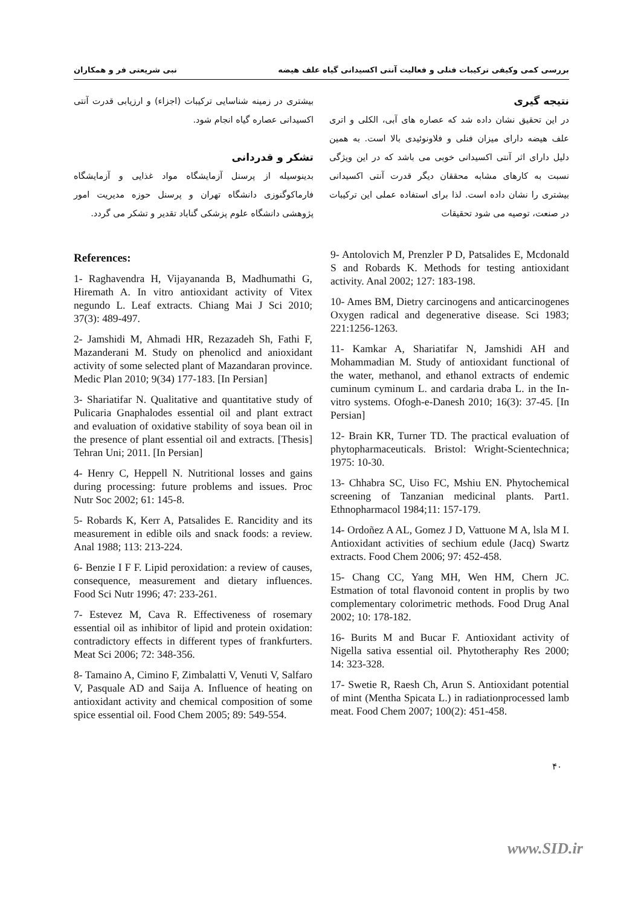بررسی کمی وکیفی ترکیبات فنلی و فعالیت آنتی اکسیدانی گیاه علف هیضه نبی شریعتی فر و همکاران
نتیجه گیری
در این تحقیق نشان داده شد که عصاره های آبی، الکلی و اتری علف هیضه دارای میزان فنلی و فلاونوئیدی بالا است. به همین دلیل دارای اثر آنتی اکسیدانی خوبی می باشد که در این ویژگی نسبت به کارهای مشابه محققان دیگر قدرت آنتی اکسیدانی بیشتری را نشان داده است. لذا برای استفاده عملی این ترکیبات در صنعت، توصیه می شود تحقیقات
بیشتری در زمینه شناسایی ترکیبات (اجزاء) و ارزیابی قدرت آنتی اکسیدانی عصاره گیاه انجام شود.
تشکر و قدردانی
بدینوسیله از پرسنل آزمایشگاه مواد غذایی و آزمایشگاه فارماکوگنوزی دانشگاه تهران و پرسنل حوزه مدیریت امور پژوهشی دانشگاه علوم پزشکی گناباد تقدیر و تشکر می گردد.
References:
1- Raghavendra H, Vijayananda B, Madhumathi G, Hiremath A. In vitro antioxidant activity of Vitex negundo L. Leaf extracts. Chiang Mai J Sci 2010; 37(3): 489-497.
2- Jamshidi M, Ahmadi HR, Rezazadeh Sh, Fathi F, Mazanderani M. Study on phenolicd and anioxidant activity of some selected plant of Mazandaran province. Medic Plan 2010; 9(34) 177-183. [In Persian]
3- Shariatifar N. Qualitative and quantitative study of Pulicaria Gnaphalodes essential oil and plant extract and evaluation of oxidative stability of soya bean oil in the presence of plant essential oil and extracts. [Thesis] Tehran Uni; 2011. [In Persian]
4- Henry C, Heppell N. Nutritional losses and gains during processing: future problems and issues. Proc Nutr Soc 2002; 61: 145-8.
5- Robards K, Kerr A, Patsalides E. Rancidity and its measurement in edible oils and snack foods: a review. Anal 1988; 113: 213-224.
6- Benzie I F F. Lipid peroxidation: a review of causes, consequence, measurement and dietary influences. Food Sci Nutr 1996; 47: 233-261.
7- Estevez M, Cava R. Effectiveness of rosemary essential oil as inhibitor of lipid and protein oxidation: contradictory effects in different types of frankfurters. Meat Sci 2006; 72: 348-356.
8- Tamaino A, Cimino F, Zimbalatti V, Venuti V, Salfaro V, Pasquale AD and Saija A. Influence of heating on antioxidant activity and chemical composition of some spice essential oil. Food Chem 2005; 89: 549-554.
9- Antolovich M, Prenzler P D, Patsalides E, Mcdonald S and Robards K. Methods for testing antioxidant activity. Anal 2002; 127: 183-198.
10- Ames BM, Dietry carcinogens and anticarcinogenes Oxygen radical and degenerative disease. Sci 1983; 221:1256-1263.
11- Kamkar A, Shariatifar N, Jamshidi AH and Mohammadian M. Study of antioxidant functional of the water, methanol, and ethanol extracts of endemic cuminum cyminum L. and cardaria draba L. in the In-vitro systems. Ofogh-e-Danesh 2010; 16(3): 37-45. [In Persian]
12- Brain KR, Turner TD. The practical evaluation of phytopharmaceuticals. Bristol: Wright-Scientechnica; 1975: 10-30.
13- Chhabra SC, Uiso FC, Mshiu EN. Phytochemical screening of Tanzanian medicinal plants. Part1. Ethnopharmacol 1984;11: 157-179.
14- Ordoñez A AL, Gomez J D, Vattuone M A, lsla M I. Antioxidant activities of sechium edule (Jacq) Swartz extracts. Food Chem 2006; 97: 452-458.
15- Chang CC, Yang MH, Wen HM, Chern JC. Estmation of total flavonoid content in proplis by two complementary colorimetric methods. Food Drug Anal 2002; 10: 178-182.
16- Burits M and Bucar F. Antioxidant activity of Nigella sativa essential oil. Phytotheraphy Res 2000; 14: 323-328.
17- Swetie R, Raesh Ch, Arun S. Antioxidant potential of mint (Mentha Spicata L.) in radiationprocessed lamb meat. Food Chem 2007; 100(2): 451-458.
۴۰
www.SID.ir